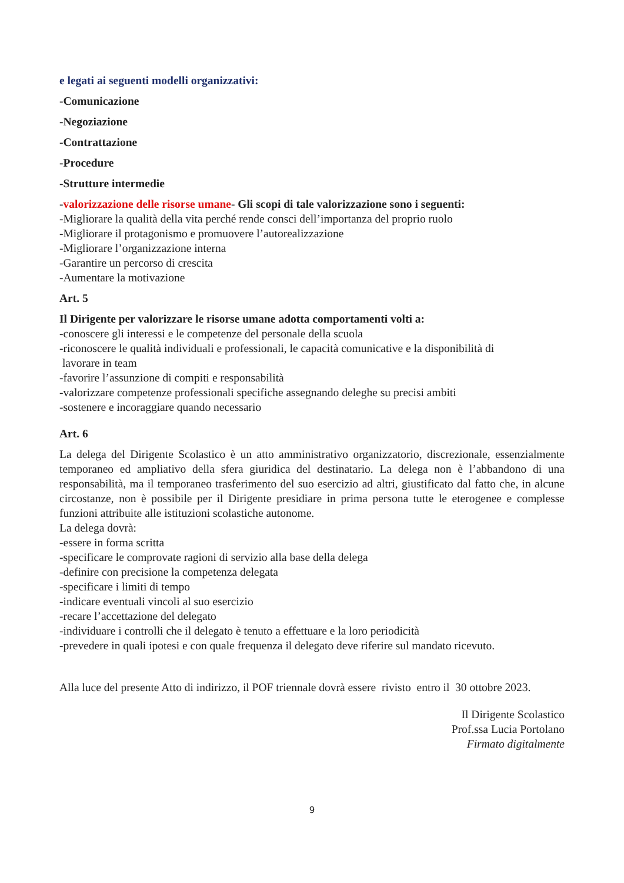e legati ai seguenti modelli organizzativi:
-Comunicazione
-Negoziazione
-Contrattazione
-Procedure
-Strutture intermedie
-valorizzazione delle risorse umane- Gli scopi di tale valorizzazione sono i seguenti:
-Migliorare la qualità della vita perché rende consci dell’importanza del proprio ruolo
-Migliorare il protagonismo e promuovere l’autorealizzazione
-Migliorare l’organizzazione interna
-Garantire un percorso di crescita
-Aumentare la motivazione
Art. 5
Il Dirigente per valorizzare le risorse umane adotta comportamenti volti a:
-conoscere gli interessi e le competenze del personale della scuola
-riconoscere le qualità individuali e professionali, le capacità comunicative e la disponibilità di
lavorare in team
-favorire l’assunzione di compiti e responsabilità
-valorizzare competenze professionali specifiche assegnando deleghe su precisi ambiti
-sostenere e incoraggiare quando necessario
Art. 6
La delega del Dirigente Scolastico è un atto amministrativo organizzatorio, discrezionale, essenzialmente temporaneo ed ampliativo della sfera giuridica del destinatario. La delega non è l’abbandono di una responsabilità, ma il temporaneo trasferimento del suo esercizio ad altri, giustificato dal fatto che, in alcune circostanze, non è possibile per il Dirigente presidiare in prima persona tutte le eterogenee e complesse funzioni attribuite alle istituzioni scolastiche autonome.
La delega dovrà:
-essere in forma scritta
-specificare le comprovate ragioni di servizio alla base della delega
-definire con precisione la competenza delegata
-specificare i limiti di tempo
-indicare eventuali vincoli al suo esercizio
-recare l’accettazione del delegato
-individuare i controlli che il delegato è tenuto a effettuare e la loro periodicità
-prevedere in quali ipotesi e con quale frequenza il delegato deve riferire sul mandato ricevuto.
Alla luce del presente Atto di indirizzo, il POF triennale dovrà essere rivisto entro il 30 ottobre 2023.
Il Dirigente Scolastico
Prof.ssa Lucia Portolano
Firmato digitalmente
9